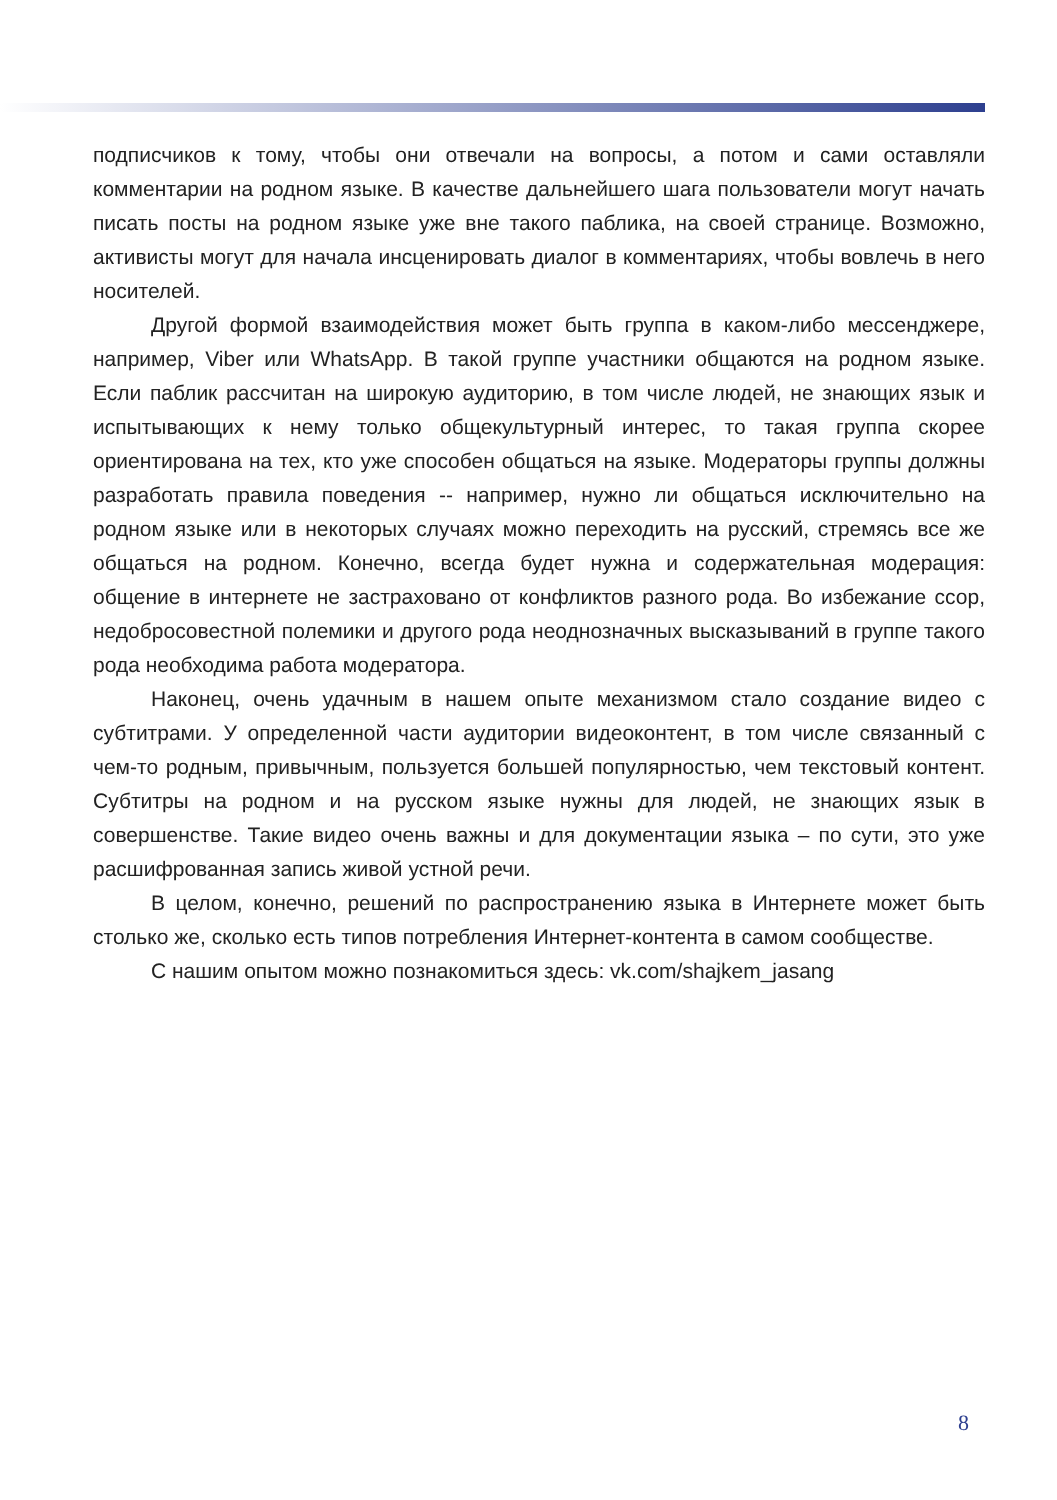подписчиков к тому, чтобы они отвечали на вопросы, а потом и сами оставляли комментарии на родном языке. В качестве дальнейшего шага пользователи могут начать писать посты на родном языке уже вне такого паблика, на своей странице. Возможно, активисты могут для начала инсценировать диалог в комментариях, чтобы вовлечь в него носителей.
Другой формой взаимодействия может быть группа в каком-либо мессенджере, например, Viber или WhatsApp. В такой группе участники общаются на родном языке. Если паблик рассчитан на широкую аудиторию, в том числе людей, не знающих язык и испытывающих к нему только общекультурный интерес, то такая группа скорее ориентирована на тех, кто уже способен общаться на языке. Модераторы группы должны разработать правила поведения -- например, нужно ли общаться исключительно на родном языке или в некоторых случаях можно переходить на русский, стремясь все же общаться на родном. Конечно, всегда будет нужна и содержательная модерация: общение в интернете не застраховано от конфликтов разного рода. Во избежание ссор, недобросовестной полемики и другого рода неоднозначных высказываний в группе такого рода необходима работа модератора.
Наконец, очень удачным в нашем опыте механизмом стало создание видео с субтитрами. У определенной части аудитории видеоконтент, в том числе связанный с чем-то родным, привычным, пользуется большей популярностью, чем текстовый контент. Субтитры на родном и на русском языке нужны для людей, не знающих язык в совершенстве. Такие видео очень важны и для документации языка – по сути, это уже расшифрованная запись живой устной речи.
В целом, конечно, решений по распространению языка в Интернете может быть столько же, сколько есть типов потребления Интернет-контента в самом сообществе.
С нашим опытом можно познакомиться здесь: vk.com/shajkem_jasang
8